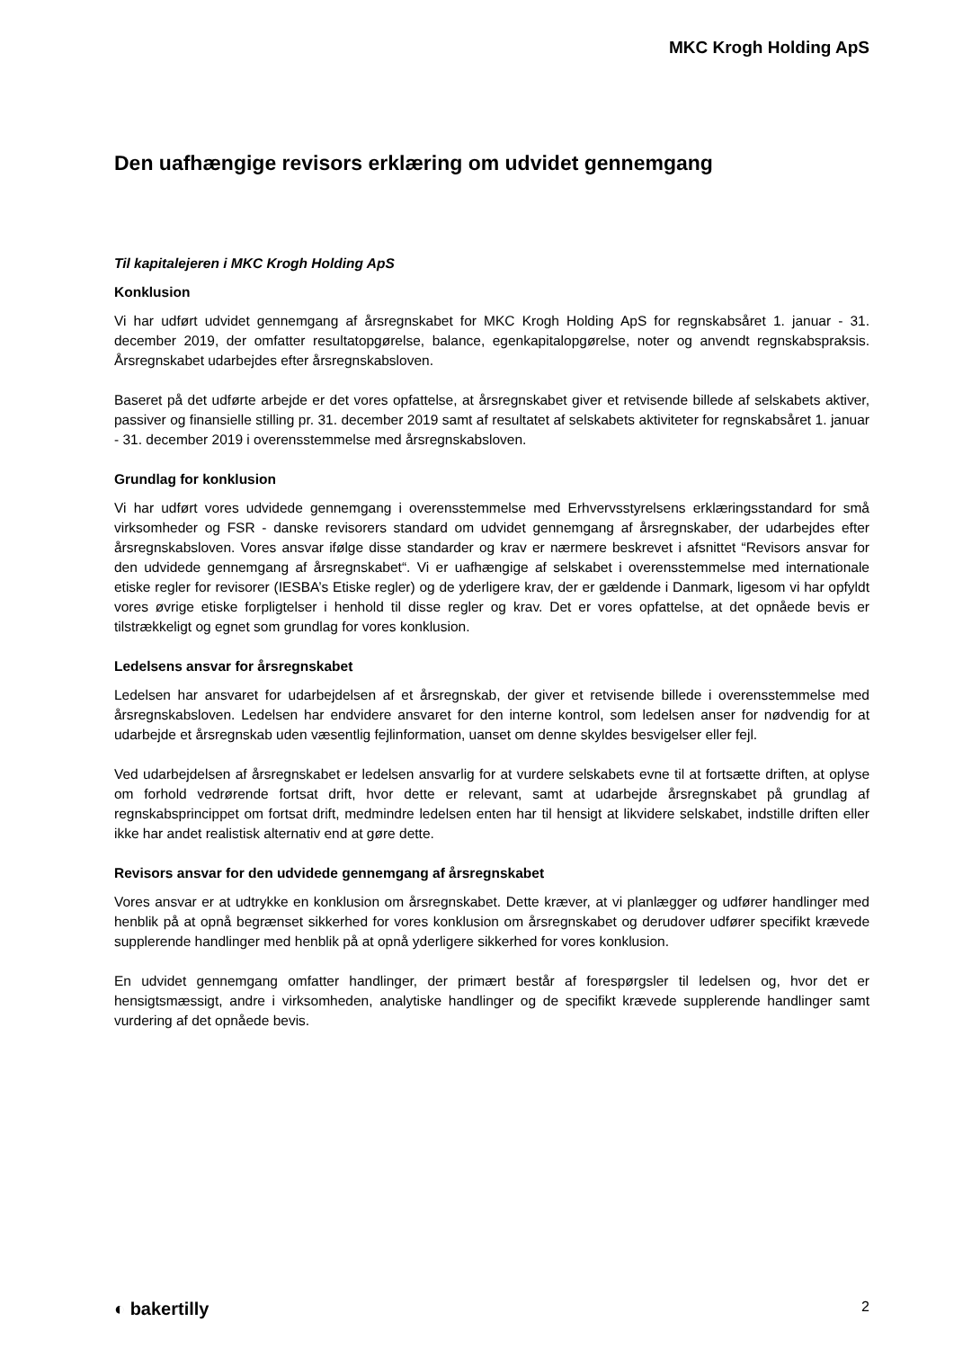MKC Krogh Holding ApS
Den uafhængige revisors erklæring om udvidet gennemgang
Til kapitalejeren i MKC Krogh Holding ApS
Konklusion
Vi har udført udvidet gennemgang af årsregnskabet for MKC Krogh Holding ApS for regnskabsåret 1. januar - 31. december 2019, der omfatter resultatopgørelse, balance, egenkapitalopgørelse, noter og anvendt regnskabspraksis. Årsregnskabet udarbejdes efter årsregnskabsloven.
Baseret på det udførte arbejde er det vores opfattelse, at årsregnskabet giver et retvisende billede af selskabets aktiver, passiver og finansielle stilling pr. 31. december 2019 samt af resultatet af selskabets aktiviteter for regnskabsåret 1. januar - 31. december 2019 i overensstemmelse med årsregnskabsloven.
Grundlag for konklusion
Vi har udført vores udvidede gennemgang i overensstemmelse med Erhvervsstyrelsens erklæringsstandard for små virksomheder og FSR - danske revisorers standard om udvidet gennemgang af årsregnskaber, der udarbejdes efter årsregnskabsloven. Vores ansvar ifølge disse standarder og krav er nærmere beskrevet i afsnittet “Revisors ansvar for den udvidede gennemgang af årsregnskabet“. Vi er uafhængige af selskabet i overensstemmelse med internationale etiske regler for revisorer (IESBA’s Etiske regler) og de yderligere krav, der er gældende i Danmark, ligesom vi har opfyldt vores øvrige etiske forpligtelser i henhold til disse regler og krav. Det er vores opfattelse, at det opnåede bevis er tilstrækkeligt og egnet som grundlag for vores konklusion.
Ledelsens ansvar for årsregnskabet
Ledelsen har ansvaret for udarbejdelsen af et årsregnskab, der giver et retvisende billede i overensstemmelse med årsregnskabsloven. Ledelsen har endvidere ansvaret for den interne kontrol, som ledelsen anser for nødvendig for at udarbejde et årsregnskab uden væsentlig fejlinformation, uanset om denne skyldes besvigelser eller fejl.
Ved udarbejdelsen af årsregnskabet er ledelsen ansvarlig for at vurdere selskabets evne til at fortsætte driften, at oplyse om forhold vedrørende fortsat drift, hvor dette er relevant, samt at udarbejde årsregnskabet på grundlag af regnskabsprincippet om fortsat drift, medmindre ledelsen enten har til hensigt at likvidere selskabet, indstille driften eller ikke har andet realistisk alternativ end at gøre dette.
Revisors ansvar for den udvidede gennemgang af årsregnskabet
Vores ansvar er at udtrykke en konklusion om årsregnskabet. Dette kræver, at vi planlægger og udfører handlinger med henblik på at opnå begrænset sikkerhed for vores konklusion om årsregnskabet og derudover udfører specifikt krævede supplerende handlinger med henblik på at opnå yderligere sikkerhed for vores konklusion.
En udvidet gennemgang omfatter handlinger, der primært består af forespørgsler til ledelsen og, hvor det er hensigtsmæssigt, andre i virksomheden, analytiske handlinger og de specifikt krævede supplerende handlinger samt vurdering af det opnåede bevis.
◐ bakertilly 2